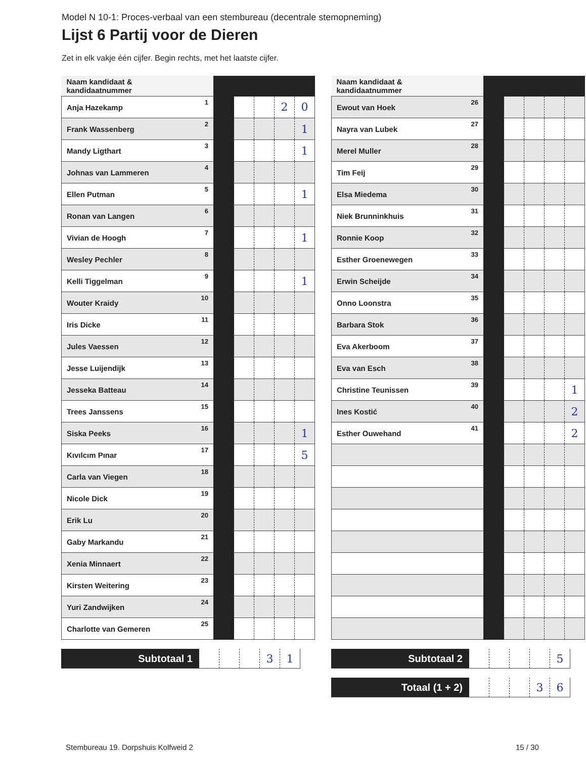Model N 10-1: Proces-verbaal van een stembureau (decentrale stemopneming)
Lijst 6 Partij voor de Dieren
Zet in elk vakje één cijfer. Begin rechts, met het laatste cijfer.
| Naam kandidaat & kandidaatnummer | | | | | | |
| Anja Hazekamp | 1 | | | | 2 | 0 |
| Frank Wassenberg | 2 | | | | | 1 |
| Mandy Ligthart | 3 | | | | | 1 |
| Johnas van Lammeren | 4 | | | | | |
| Ellen Putman | 5 | | | | | 1 |
| Ronan van Langen | 6 | | | | | |
| Vivian de Hoogh | 7 | | | | | 1 |
| Wesley Pechler | 8 | | | | | |
| Kelli Tiggelman | 9 | | | | | 1 |
| Wouter Kraidy | 10 | | | | | |
| Iris Dicke | 11 | | | | | |
| Jules Vaessen | 12 | | | | | |
| Jesse Luijendijk | 13 | | | | | |
| Jesseka Batteau | 14 | | | | | |
| Trees Janssens | 15 | | | | | |
| Siska Peeks | 16 | | | | | 1 |
| Kıvılcım Pınar | 17 | | | | | 5 |
| Carla van Viegen | 18 | | | | | |
| Nicole Dick | 19 | | | | | |
| Erik Lu | 20 | | | | | |
| Gaby Markandu | 21 | | | | | |
| Xenia Minnaert | 22 | | | | | |
| Kirsten Weitering | 23 | | | | | |
| Yuri Zandwijken | 24 | | | | | |
| Charlotte van Gemeren | 25 | | | | | |
| Subtotaal 1 | | | | 3 | 1 |
| Naam kandidaat & kandidaatnummer | | | | | | |
| Ewout van Hoek | 26 | | | | | |
| Nayra van Lubek | 27 | | | | | |
| Merel Muller | 28 | | | | | |
| Tim Feij | 29 | | | | | |
| Elsa Miedema | 30 | | | | | |
| Niek Brunninkhuis | 31 | | | | | |
| Ronnie Koop | 32 | | | | | |
| Esther Groenewegen | 33 | | | | | |
| Erwin Scheijde | 34 | | | | | |
| Onno Loonstra | 35 | | | | | |
| Barbara Stok | 36 | | | | | |
| Eva Akerboom | 37 | | | | | |
| Eva van Esch | 38 | | | | | |
| Christine Teunissen | 39 | | | | | 1 |
| Ines Kostić | 40 | | | | | 2 |
| Esther Ouwehand | 41 | | | | | 2 |
| Subtotaal 2 | | | | | 5 |
| Totaal (1 + 2) | | | | 3 | 6 |
Stembureau 19. Dorpshuis Kolfweid 2
15 / 30